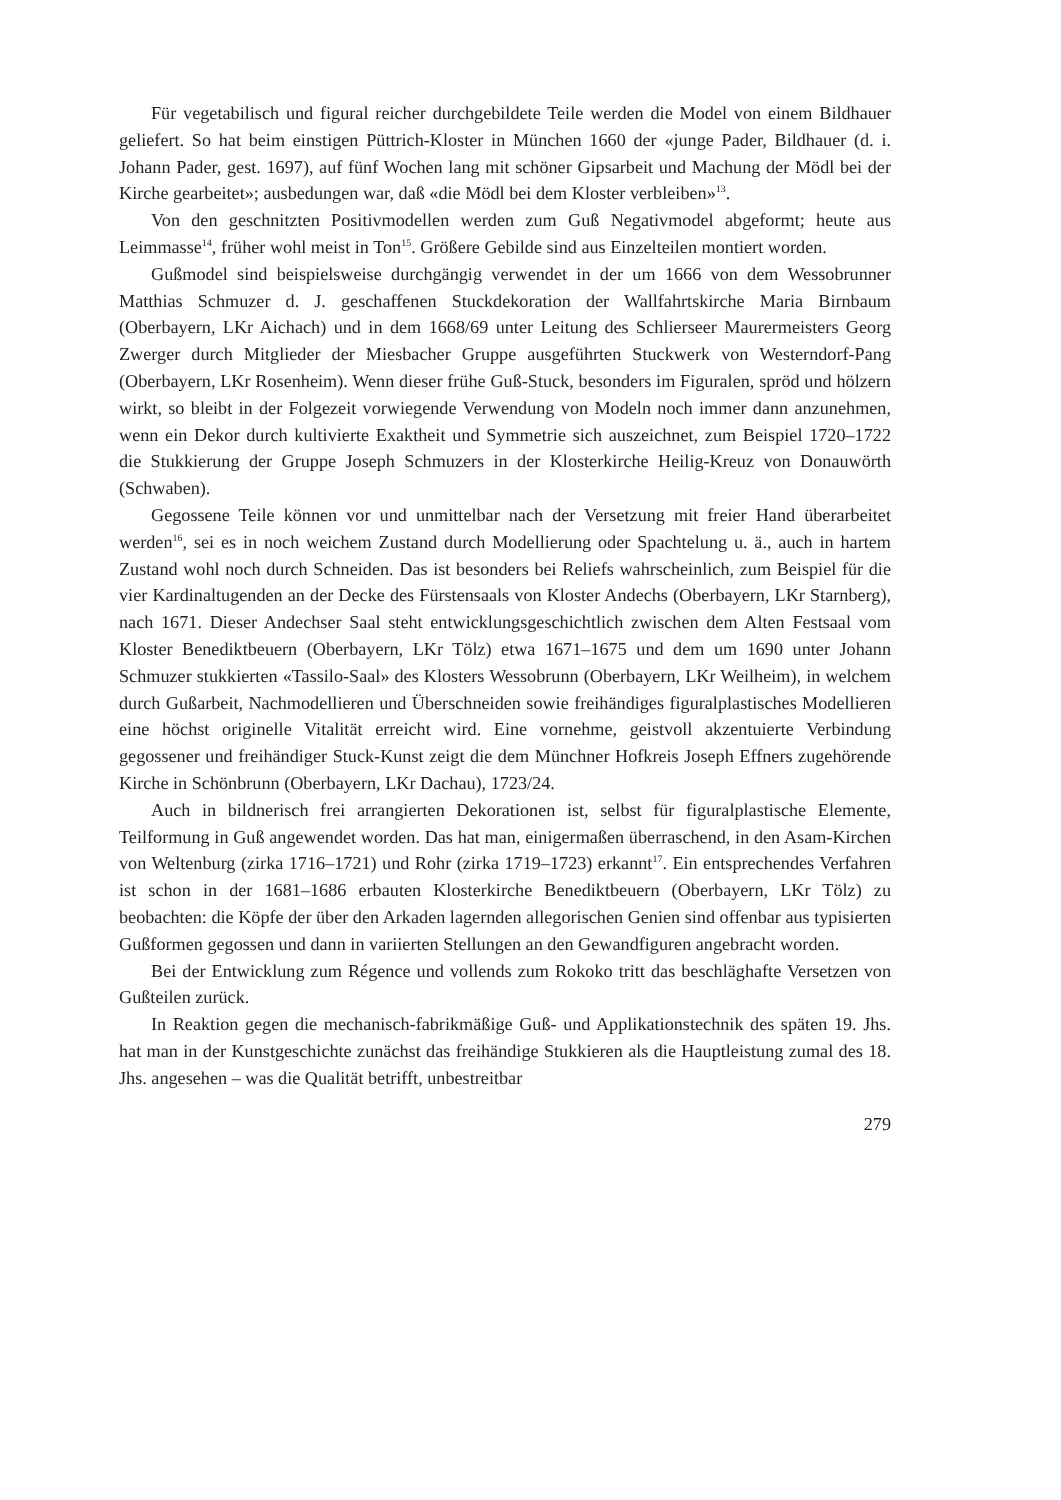Für vegetabilisch und figural reicher durchgebildete Teile werden die Model von einem Bildhauer geliefert. So hat beim einstigen Püttrich-Kloster in München 1660 der «junge Pader, Bildhauer (d. i. Johann Pader, gest. 1697), auf fünf Wochen lang mit schöner Gipsarbeit und Machung der Mödl bei der Kirche gearbeitet»; ausbedungen war, daß «die Mödl bei dem Kloster verbleiben»<sup>13</sup>.
Von den geschnitzten Positivmodellen werden zum Guß Negativmodel abgeformt; heute aus Leimmasse<sup>14</sup>, früher wohl meist in Ton<sup>15</sup>. Größere Gebilde sind aus Einzelteilen montiert worden.
Gußmodel sind beispielsweise durchgängig verwendet in der um 1666 von dem Wessobrunner Matthias Schmuzer d. J. geschaffenen Stuckdekoration der Wallfahrtskirche Maria Birnbaum (Oberbayern, LKr Aichach) und in dem 1668/69 unter Leitung des Schlierseer Maurermeisters Georg Zwerger durch Mitglieder der Miesbacher Gruppe ausgeführten Stuckwerk von Westerndorf-Pang (Oberbayern, LKr Rosenheim). Wenn dieser frühe Guß-Stuck, besonders im Figuralen, spröd und hölzern wirkt, so bleibt in der Folgezeit vorwiegende Verwendung von Modeln noch immer dann anzunehmen, wenn ein Dekor durch kultivierte Exaktheit und Symmetrie sich auszeichnet, zum Beispiel 1720–1722 die Stukkierung der Gruppe Joseph Schmuzers in der Klosterkirche Heilig-Kreuz von Donauwörth (Schwaben).
Gegossene Teile können vor und unmittelbar nach der Versetzung mit freier Hand überarbeitet werden<sup>16</sup>, sei es in noch weichem Zustand durch Modellierung oder Spachtelung u. ä., auch in hartem Zustand wohl noch durch Schneiden. Das ist besonders bei Reliefs wahrscheinlich, zum Beispiel für die vier Kardinaltugenden an der Decke des Fürstensaals von Kloster Andechs (Oberbayern, LKr Starnberg), nach 1671. Dieser Andechser Saal steht entwicklungsgeschichtlich zwischen dem Alten Festsaal vom Kloster Benediktbeuern (Oberbayern, LKr Tölz) etwa 1671–1675 und dem um 1690 unter Johann Schmuzer stukkierten «Tassilo-Saal» des Klosters Wessobrunn (Oberbayern, LKr Weilheim), in welchem durch Gußarbeit, Nachmodellieren und Überschneiden sowie freihändiges figuralplastisches Modellieren eine höchst originelle Vitalität erreicht wird. Eine vornehme, geistvoll akzentuierte Verbindung gegossener und freihändiger Stuck-Kunst zeigt die dem Münchner Hofkreis Joseph Effners zugehörende Kirche in Schönbrunn (Oberbayern, LKr Dachau), 1723/24.
Auch in bildnerisch frei arrangierten Dekorationen ist, selbst für figuralplastische Elemente, Teilformung in Guß angewendet worden. Das hat man, einigermaßen überraschend, in den Asam-Kirchen von Weltenburg (zirka 1716–1721) und Rohr (zirka 1719–1723) erkannt<sup>17</sup>. Ein entsprechendes Verfahren ist schon in der 1681–1686 erbauten Klosterkirche Benediktbeuern (Oberbayern, LKr Tölz) zu beobachten: die Köpfe der über den Arkaden lagernden allegorischen Genien sind offenbar aus typisierten Gußformen gegossen und dann in variierten Stellungen an den Gewandfiguren angebracht worden.
Bei der Entwicklung zum Régence und vollends zum Rokoko tritt das beschläghafte Versetzen von Gußteilen zurück.
In Reaktion gegen die mechanisch-fabrikmäßige Guß- und Applikationstechnik des späten 19. Jhs. hat man in der Kunstgeschichte zunächst das freihändige Stukkieren als die Hauptleistung zumal des 18. Jhs. angesehen – was die Qualität betrifft, unbestreitbar
279